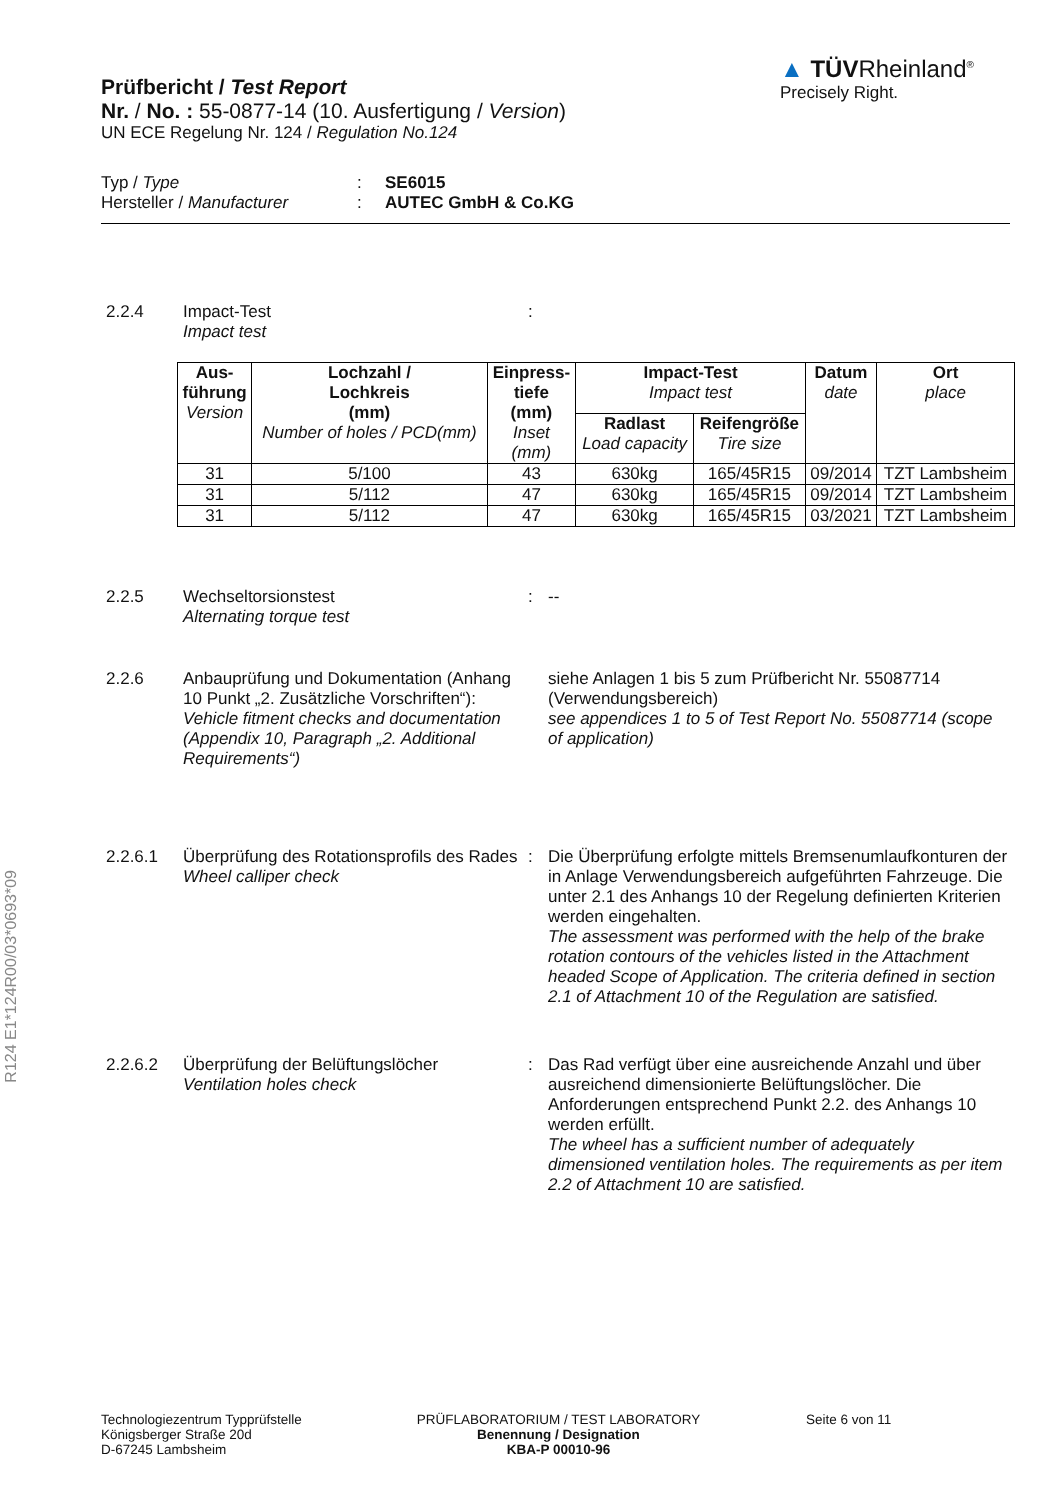R124 E1*124R00/03*0693*09
Prüfbericht / Test Report
Nr. / No. : 55-0877-14 (10. Ausfertigung / Version)
UN ECE Regelung Nr. 124 / Regulation No.124
▲ TÜVRheinland<sup>®</sup>
Precisely Right.
| Typ / Type | : | SE6015 |
| Hersteller / Manufacturer | : | AUTEC GmbH & Co.KG |
2.2.4 Impact-Test
Impact test
:
| Aus- führung Version | Lochzahl / Lochkreis (mm) Number of holes / PCD(mm) | Einpress- tiefe (mm) Inset (mm) | Impact-Test Impact test | | Datum date | Ort place |
| --- | --- | --- | --- | --- | --- | --- |
| | | | Radlast Load capacity | Reifengröße Tire size | | |
| 31 | 5/100 | 43 | 630kg | 165/45R15 | 09/2014 | TZT Lambsheim |
| 31 | 5/112 | 47 | 630kg | 165/45R15 | 09/2014 | TZT Lambsheim |
| 31 | 5/112 | 47 | 630kg | 165/45R15 | 03/2021 | TZT Lambsheim |
2.2.5 Wechseltorsionstest
Alternating torque test
: --
2.2.6 Anbauprüfung und Dokumentation (Anhang 10 Punkt „2. Zusätzliche Vorschriften“):
Vehicle fitment checks and documentation (Appendix 10, Paragraph „2. Additional Requirements“)
siehe Anlagen 1 bis 5 zum Prüfbericht Nr. 55087714 (Verwendungsbereich)
see appendices 1 to 5 of Test Report No. 55087714 (scope of application)
2.2.6.1 Überprüfung des Rotationsprofils des Rades
Wheel calliper check
: Die Überprüfung erfolgte mittels Bremsenumlaufkonturen der in Anlage Verwendungsbereich aufgeführten Fahrzeuge. Die unter 2.1 des Anhangs 10 der Regelung definierten Kriterien werden eingehalten.
The assessment was performed with the help of the brake rotation contours of the vehicles listed in the Attachment headed Scope of Application. The criteria defined in section 2.1 of Attachment 10 of the Regulation are satisfied.
2.2.6.2 Überprüfung der Belüftungslöcher
Ventilation holes check
: Das Rad verfügt über eine ausreichende Anzahl und über ausreichend dimensionierte Belüftungslöcher. Die Anforderungen entsprechend Punkt 2.2. des Anhangs 10 werden erfüllt.
The wheel has a sufficient number of adequately dimensioned ventilation holes. The requirements as per item 2.2 of Attachment 10 are satisfied.
Technologiezentrum Typprüfstelle
Königsberger Straße 20d
D-67245 Lambsheim
PRÜFLABORATORIUM / TEST LABORATORY
Benennung / Designation
KBA-P 00010-96
Seite 6 von 11